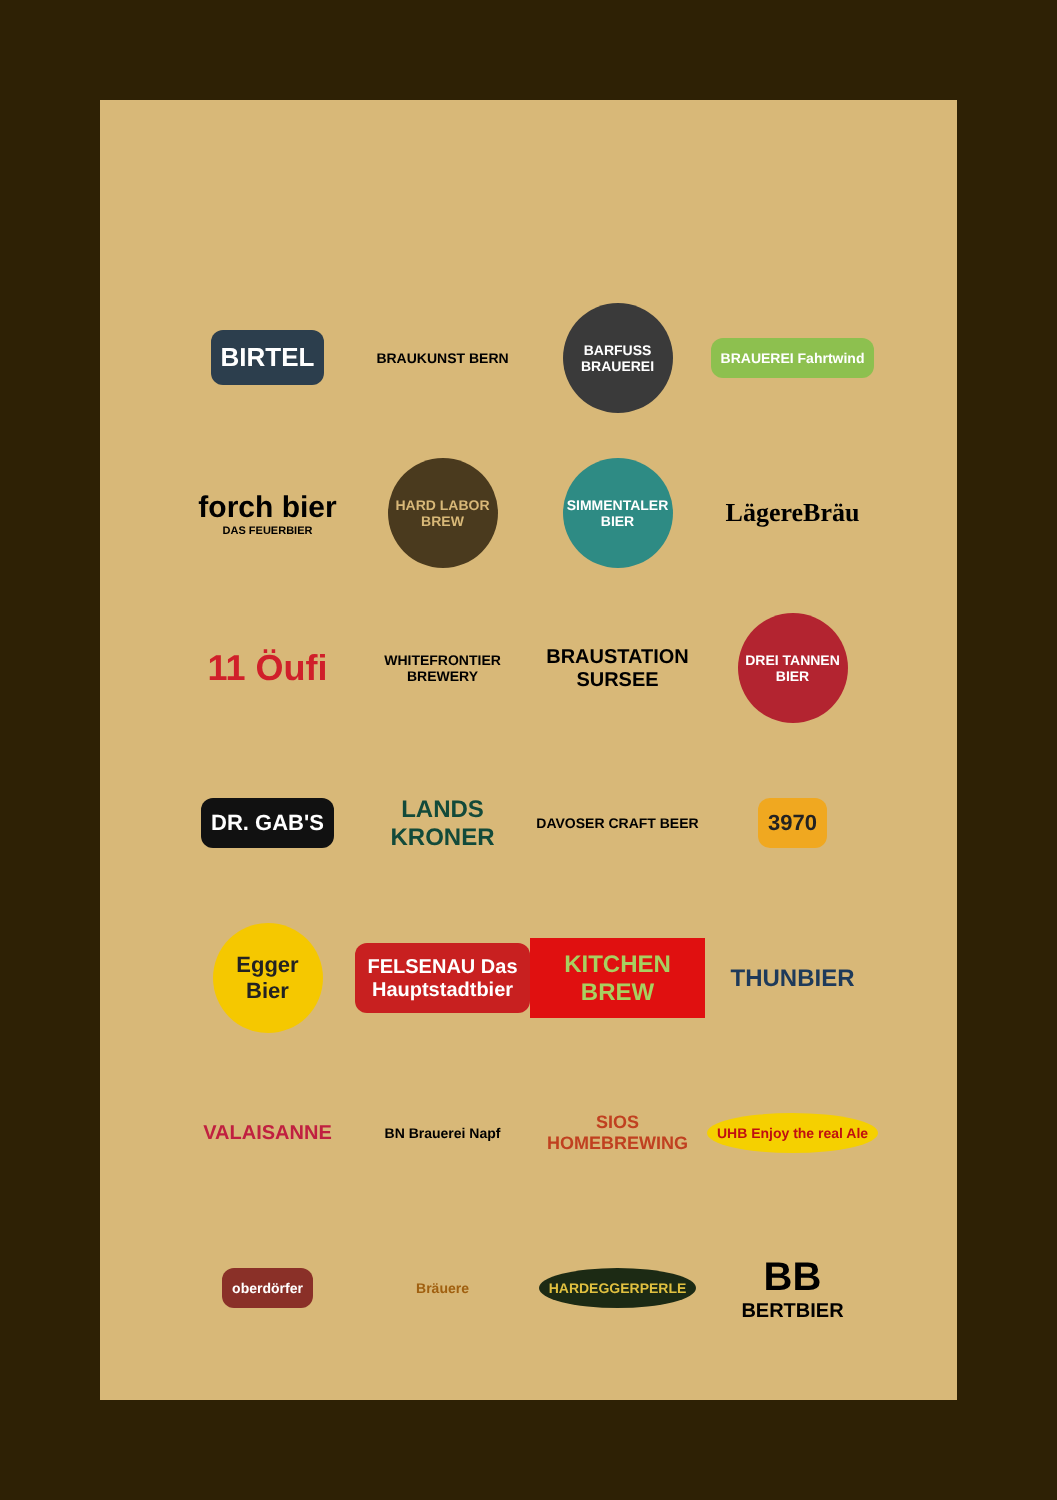BIRTEL
BRAUKUNST BERN
BARFUSS BRAUEREI
BRAUEREI Fahrtwind
forch bier
DAS FEUERBIER
HARD LABOR BREW
SIMMENTALER BIER
LägereBräu
11 Öufi
WHITEFRONTIER BREWERY
BRAUSTATION SURSEE
DREI TANNEN BIER
DR. GAB'S
LANDS KRONER
DAVOSER CRAFT BEER
3970
Egger Bier
FELSENAU Das Hauptstadtbier
KITCHEN BREW
THUNBIER
VALAISANNE
BN Brauerei Napf
SIOS HOMEBREWING
UHB Enjoy the real Ale
oberdörfer
Bräuere
HARDEGGERPERLE
BB
BERTBIER